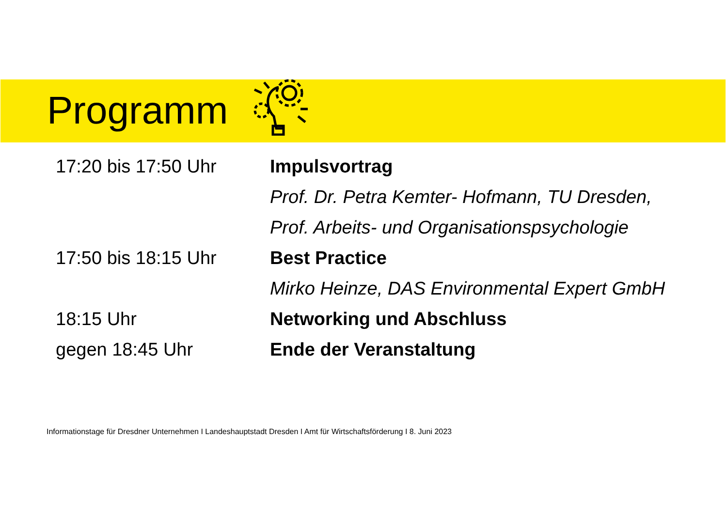Programm
17:20 bis 17:50 Uhr Impulsvortrag
Prof. Dr. Petra Kemter- Hofmann, TU Dresden,
Prof. Arbeits- und Organisationspsychologie
17:50 bis 18:15 Uhr Best Practice
Mirko Heinze, DAS Environmental Expert GmbH
18:15 Uhr Networking und Abschluss
gegen 18:45 Uhr Ende der Veranstaltung
Informationstage für Dresdner Unternehmen I Landeshauptstadt Dresden I Amt für Wirtschaftsförderung I 8. Juni 2023